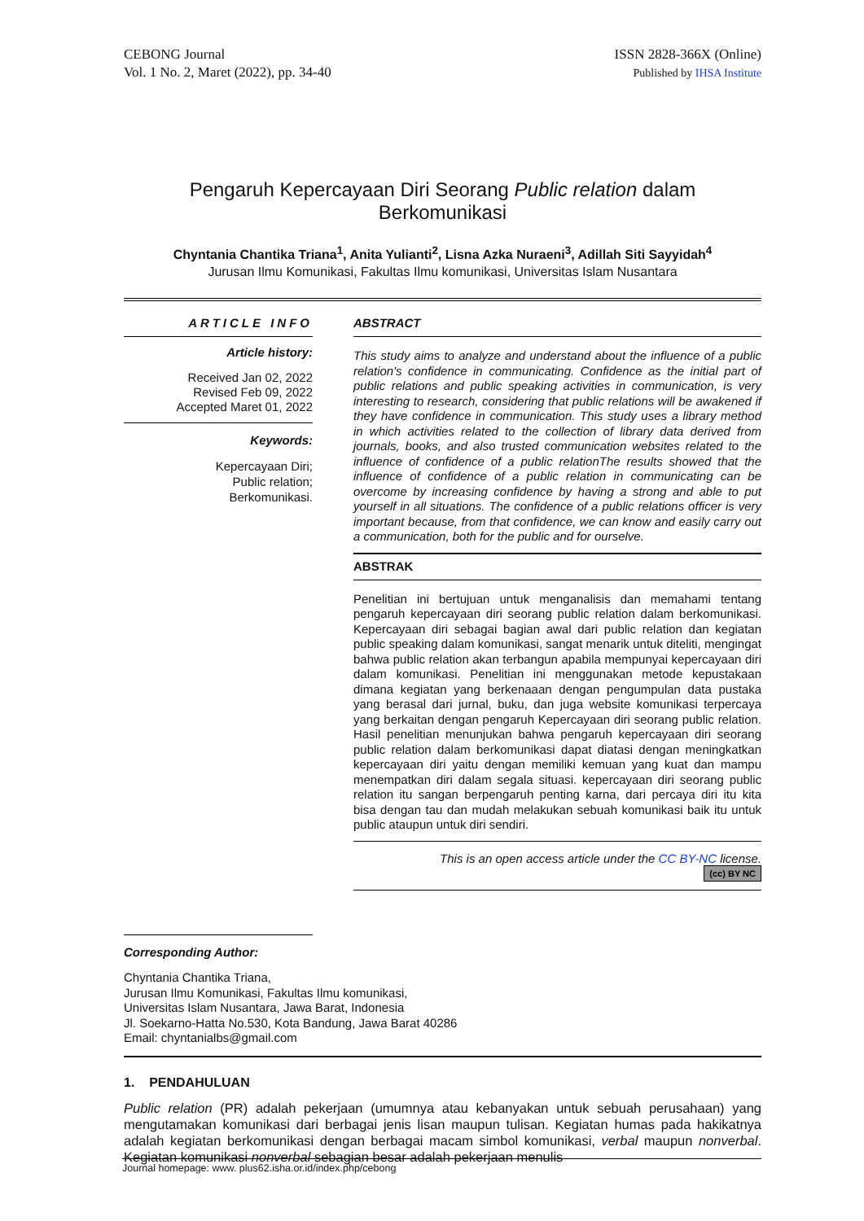CEBONG Journal
Vol. 1 No. 2, Maret (2022), pp. 34-40
ISSN 2828-366X (Online)
Published by IHSA Institute
Pengaruh Kepercayaan Diri Seorang Public relation dalam
Berkomunikasi
Chyntania Chantika Triana<sup>1</sup>, Anita Yulianti<sup>2</sup>, Lisna Azka Nuraeni<sup>3</sup>, Adillah Siti Sayyidah<sup>4</sup>
Jurusan Ilmu Komunikasi, Fakultas Ilmu komunikasi, Universitas Islam Nusantara
ARTICLE INFO
Article history:
Received Jan 02, 2022
Revised Feb 09, 2022
Accepted Maret 01, 2022
Keywords:
Kepercayaan Diri;
Public relation;
Berkomunikasi.
ABSTRACT
This study aims to analyze and understand about the influence of a public relation's confidence in communicating. Confidence as the initial part of public relations and public speaking activities in communication, is very interesting to research, considering that public relations will be awakened if they have confidence in communication. This study uses a library method in which activities related to the collection of library data derived from journals, books, and also trusted communication websites related to the influence of confidence of a public relationThe results showed that the influence of confidence of a public relation in communicating can be overcome by increasing confidence by having a strong and able to put yourself in all situations. The confidence of a public relations officer is very important because, from that confidence, we can know and easily carry out a communication, both for the public and for ourselve.
ABSTRAK
Penelitian ini bertujuan untuk menganalisis dan memahami tentang pengaruh kepercayaan diri seorang public relation dalam berkomunikasi. Kepercayaan diri sebagai bagian awal dari public relation dan kegiatan public speaking dalam komunikasi, sangat menarik untuk diteliti, mengingat bahwa public relation akan terbangun apabila mempunyai kepercayaan diri dalam komunikasi. Penelitian ini menggunakan metode kepustakaan dimana kegiatan yang berkenaaan dengan pengumpulan data pustaka yang berasal dari jurnal, buku, dan juga website komunikasi terpercaya yang berkaitan dengan pengaruh Kepercayaan diri seorang public relation. Hasil penelitian menunjukan bahwa pengaruh kepercayaan diri seorang public relation dalam berkomunikasi dapat diatasi dengan meningkatkan kepercayaan diri yaitu dengan memiliki kemuan yang kuat dan mampu menempatkan diri dalam segala situasi. kepercayaan diri seorang public relation itu sangan berpengaruh penting karna, dari percaya diri itu kita bisa dengan tau dan mudah melakukan sebuah komunikasi baik itu untuk public ataupun untuk diri sendiri.
This is an open access article under the CC BY-NC license.
(cc) BY NC
Corresponding Author:
Chyntania Chantika Triana,
Jurusan Ilmu Komunikasi, Fakultas Ilmu komunikasi,
Universitas Islam Nusantara, Jawa Barat, Indonesia
Jl. Soekarno-Hatta No.530, Kota Bandung, Jawa Barat 40286
Email: chyntanialbs@gmail.com
1. PENDAHULUAN
Public relation (PR) adalah pekerjaan (umumnya atau kebanyakan untuk sebuah perusahaan) yang mengutamakan komunikasi dari berbagai jenis lisan maupun tulisan. Kegiatan humas pada hakikatnya adalah kegiatan berkomunikasi dengan berbagai macam simbol komunikasi, verbal maupun nonverbal. Kegiatan komunikasi nonverbal sebagian besar adalah pekerjaan menulis
Journal homepage: www. plus62.isha.or.id/index.php/cebong